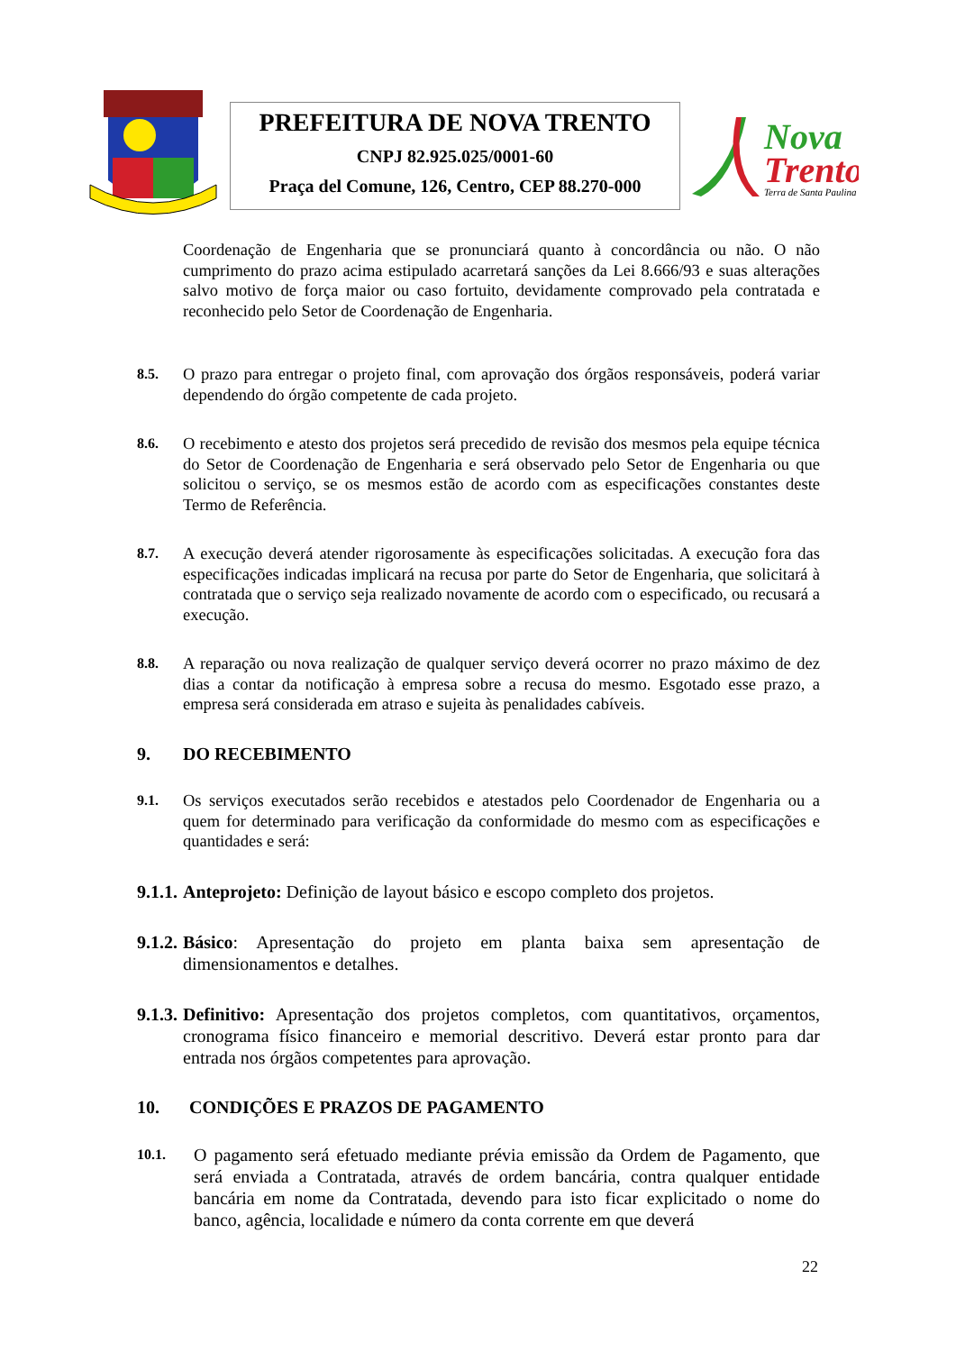PREFEITURA DE NOVA TRENTO
CNPJ 82.925.025/0001-60
Praça del Comune, 126, Centro, CEP 88.270-000
Nova
Trento
Terra de Santa Paulina
Coordenação de Engenharia que se pronunciará quanto à concordância ou não. O não cumprimento do prazo acima estipulado acarretará sanções da Lei 8.666/93 e suas alterações salvo motivo de força maior ou caso fortuito, devidamente comprovado pela contratada e reconhecido pelo Setor de Coordenação de Engenharia.
8.5.
O prazo para entregar o projeto final, com aprovação dos órgãos responsáveis, poderá variar dependendo do órgão competente de cada projeto.
8.6.
O recebimento e atesto dos projetos será precedido de revisão dos mesmos pela equipe técnica do Setor de Coordenação de Engenharia e será observado pelo Setor de Engenharia ou que solicitou o serviço, se os mesmos estão de acordo com as especificações constantes deste Termo de Referência.
8.7.
A execução deverá atender rigorosamente às especificações solicitadas. A execução fora das especificações indicadas implicará na recusa por parte do Setor de Engenharia, que solicitará à contratada que o serviço seja realizado novamente de acordo com o especificado, ou recusará a execução.
8.8.
A reparação ou nova realização de qualquer serviço deverá ocorrer no prazo máximo de dez dias a contar da notificação à empresa sobre a recusa do mesmo. Esgotado esse prazo, a empresa será considerada em atraso e sujeita às penalidades cabíveis.
9. DO RECEBIMENTO
9.1.
Os serviços executados serão recebidos e atestados pelo Coordenador de Engenharia ou a quem for determinado para verificação da conformidade do mesmo com as especificações e quantidades e será:
9.1.1.
Anteprojeto: Definição de layout básico e escopo completo dos projetos.
9.1.2.
Básico: Apresentação do projeto em planta baixa sem apresentação de dimensionamentos e detalhes.
9.1.3.
Definitivo: Apresentação dos projetos completos, com quantitativos, orçamentos, cronograma físico financeiro e memorial descritivo. Deverá estar pronto para dar entrada nos órgãos competentes para aprovação.
10. CONDIÇÕES E PRAZOS DE PAGAMENTO
10.1.
O pagamento será efetuado mediante prévia emissão da Ordem de Pagamento, que será enviada a Contratada, através de ordem bancária, contra qualquer entidade bancária em nome da Contratada, devendo para isto ficar explicitado o nome do banco, agência, localidade e número da conta corrente em que deverá
22